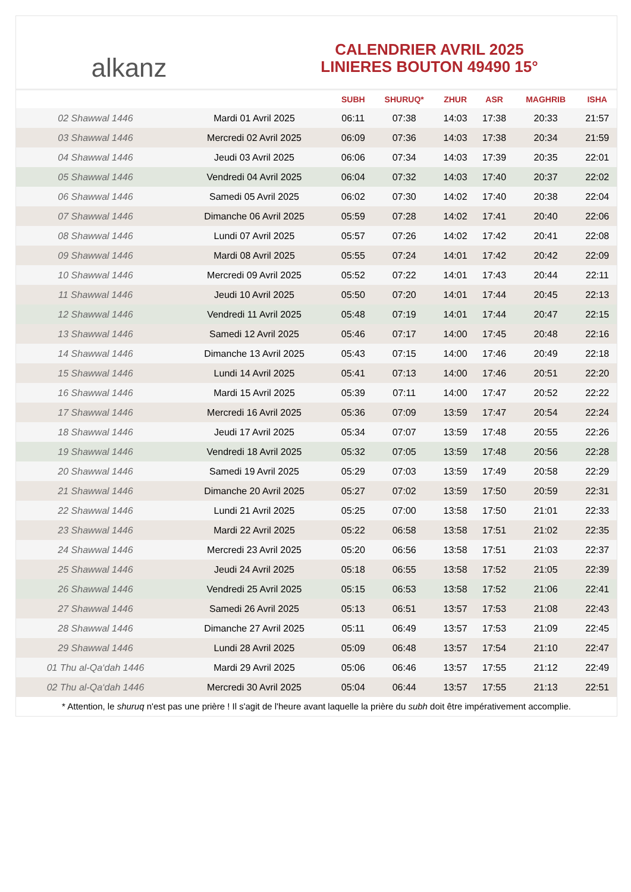alkanz
CALENDRIER AVRIL 2025
LINIERES BOUTON 49490 15°
| | | SUBH | SHURUQ* | ZHUR | ASR | MAGHRIB | ISHA |
| --- | --- | --- | --- | --- | --- | --- | --- |
| 02 Shawwal 1446 | Mardi 01 Avril 2025 | 06:11 | 07:38 | 14:03 | 17:38 | 20:33 | 21:57 |
| 03 Shawwal 1446 | Mercredi 02 Avril 2025 | 06:09 | 07:36 | 14:03 | 17:38 | 20:34 | 21:59 |
| 04 Shawwal 1446 | Jeudi 03 Avril 2025 | 06:06 | 07:34 | 14:03 | 17:39 | 20:35 | 22:01 |
| 05 Shawwal 1446 | Vendredi 04 Avril 2025 | 06:04 | 07:32 | 14:03 | 17:40 | 20:37 | 22:02 |
| 06 Shawwal 1446 | Samedi 05 Avril 2025 | 06:02 | 07:30 | 14:02 | 17:40 | 20:38 | 22:04 |
| 07 Shawwal 1446 | Dimanche 06 Avril 2025 | 05:59 | 07:28 | 14:02 | 17:41 | 20:40 | 22:06 |
| 08 Shawwal 1446 | Lundi 07 Avril 2025 | 05:57 | 07:26 | 14:02 | 17:42 | 20:41 | 22:08 |
| 09 Shawwal 1446 | Mardi 08 Avril 2025 | 05:55 | 07:24 | 14:01 | 17:42 | 20:42 | 22:09 |
| 10 Shawwal 1446 | Mercredi 09 Avril 2025 | 05:52 | 07:22 | 14:01 | 17:43 | 20:44 | 22:11 |
| 11 Shawwal 1446 | Jeudi 10 Avril 2025 | 05:50 | 07:20 | 14:01 | 17:44 | 20:45 | 22:13 |
| 12 Shawwal 1446 | Vendredi 11 Avril 2025 | 05:48 | 07:19 | 14:01 | 17:44 | 20:47 | 22:15 |
| 13 Shawwal 1446 | Samedi 12 Avril 2025 | 05:46 | 07:17 | 14:00 | 17:45 | 20:48 | 22:16 |
| 14 Shawwal 1446 | Dimanche 13 Avril 2025 | 05:43 | 07:15 | 14:00 | 17:46 | 20:49 | 22:18 |
| 15 Shawwal 1446 | Lundi 14 Avril 2025 | 05:41 | 07:13 | 14:00 | 17:46 | 20:51 | 22:20 |
| 16 Shawwal 1446 | Mardi 15 Avril 2025 | 05:39 | 07:11 | 14:00 | 17:47 | 20:52 | 22:22 |
| 17 Shawwal 1446 | Mercredi 16 Avril 2025 | 05:36 | 07:09 | 13:59 | 17:47 | 20:54 | 22:24 |
| 18 Shawwal 1446 | Jeudi 17 Avril 2025 | 05:34 | 07:07 | 13:59 | 17:48 | 20:55 | 22:26 |
| 19 Shawwal 1446 | Vendredi 18 Avril 2025 | 05:32 | 07:05 | 13:59 | 17:48 | 20:56 | 22:28 |
| 20 Shawwal 1446 | Samedi 19 Avril 2025 | 05:29 | 07:03 | 13:59 | 17:49 | 20:58 | 22:29 |
| 21 Shawwal 1446 | Dimanche 20 Avril 2025 | 05:27 | 07:02 | 13:59 | 17:50 | 20:59 | 22:31 |
| 22 Shawwal 1446 | Lundi 21 Avril 2025 | 05:25 | 07:00 | 13:58 | 17:50 | 21:01 | 22:33 |
| 23 Shawwal 1446 | Mardi 22 Avril 2025 | 05:22 | 06:58 | 13:58 | 17:51 | 21:02 | 22:35 |
| 24 Shawwal 1446 | Mercredi 23 Avril 2025 | 05:20 | 06:56 | 13:58 | 17:51 | 21:03 | 22:37 |
| 25 Shawwal 1446 | Jeudi 24 Avril 2025 | 05:18 | 06:55 | 13:58 | 17:52 | 21:05 | 22:39 |
| 26 Shawwal 1446 | Vendredi 25 Avril 2025 | 05:15 | 06:53 | 13:58 | 17:52 | 21:06 | 22:41 |
| 27 Shawwal 1446 | Samedi 26 Avril 2025 | 05:13 | 06:51 | 13:57 | 17:53 | 21:08 | 22:43 |
| 28 Shawwal 1446 | Dimanche 27 Avril 2025 | 05:11 | 06:49 | 13:57 | 17:53 | 21:09 | 22:45 |
| 29 Shawwal 1446 | Lundi 28 Avril 2025 | 05:09 | 06:48 | 13:57 | 17:54 | 21:10 | 22:47 |
| 01 Thu al-Qa‘dah 1446 | Mardi 29 Avril 2025 | 05:06 | 06:46 | 13:57 | 17:55 | 21:12 | 22:49 |
| 02 Thu al-Qa‘dah 1446 | Mercredi 30 Avril 2025 | 05:04 | 06:44 | 13:57 | 17:55 | 21:13 | 22:51 |
* Attention, le shuruq n'est pas une prière ! Il s'agit de l'heure avant laquelle la prière du subh doit être impérativement accomplie.